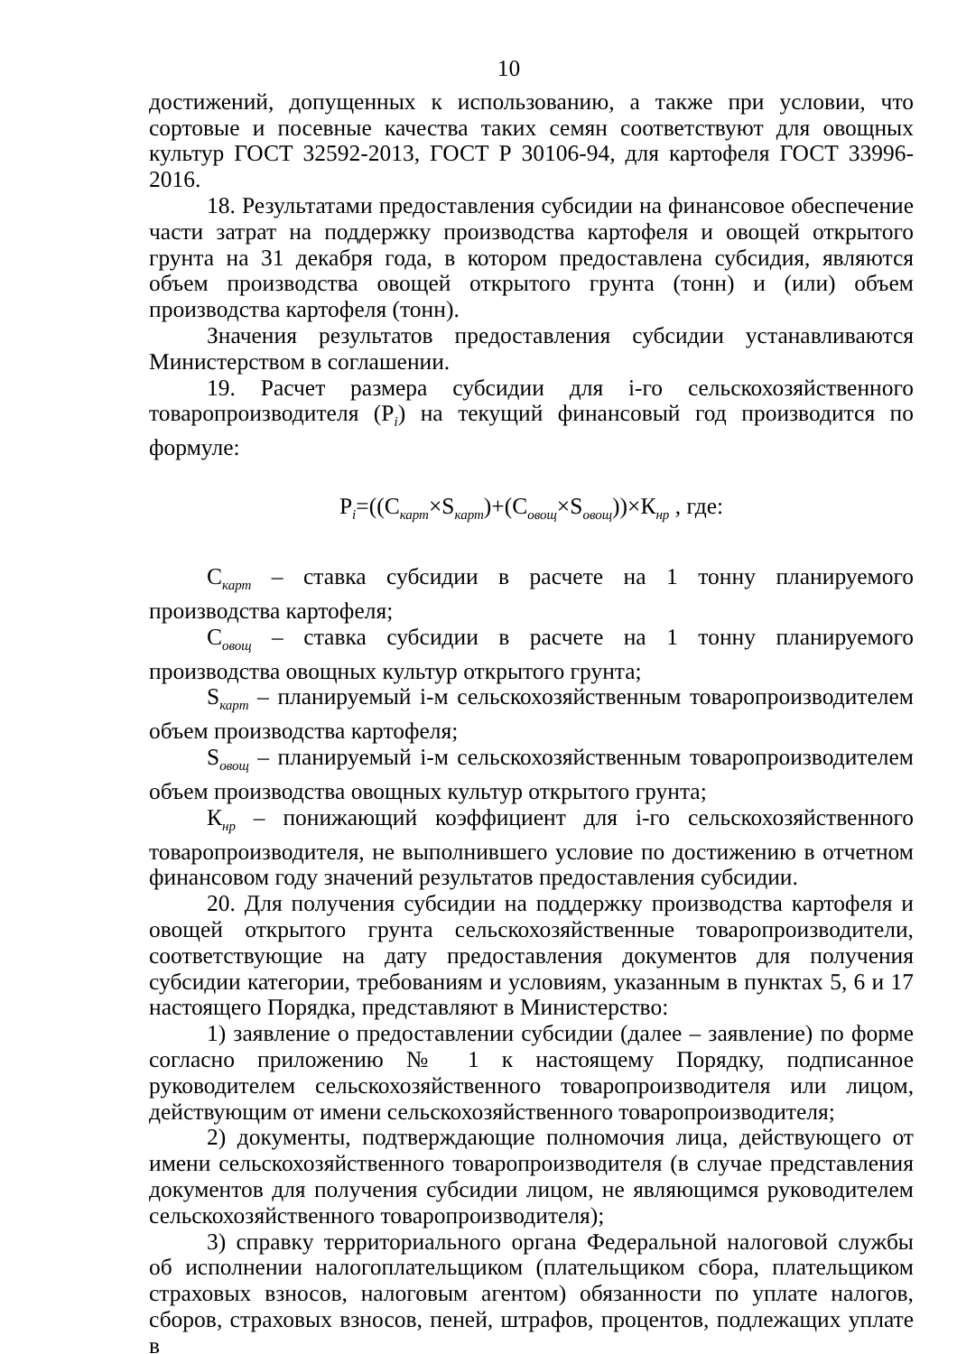10
достижений, допущенных к использованию, а также при условии, что сортовые и посевные качества таких семян соответствуют для овощных культур ГОСТ 32592-2013, ГОСТ Р 30106-94, для картофеля ГОСТ 33996-2016.
18. Результатами предоставления субсидии на финансовое обеспечение части затрат на поддержку производства картофеля и овощей открытого грунта на 31 декабря года, в котором предоставлена субсидия, являются объем производства овощей открытого грунта (тонн) и (или) объем производства картофеля (тонн).
Значения результатов предоставления субсидии устанавливаются Министерством в соглашении.
19. Расчет размера субсидии для i-го сельскохозяйственного товаропроизводителя (P<sub>i</sub>) на текущий финансовый год производится по формуле:
P<sub>i</sub>=((С<sub>карт</sub>×S<sub>карт</sub>)+(С<sub>овощ</sub>×S<sub>овощ</sub>))×К<sub>нр</sub> , где:
С<sub>карт</sub> – ставка субсидии в расчете на 1 тонну планируемого производства картофеля;
С<sub>овощ</sub> – ставка субсидии в расчете на 1 тонну планируемого производства овощных культур открытого грунта;
S<sub>карт</sub> – планируемый i-м сельскохозяйственным товаропроизводителем объем производства картофеля;
S<sub>овощ</sub> – планируемый i-м сельскохозяйственным товаропроизводителем объем производства овощных культур открытого грунта;
К<sub>нр</sub> – понижающий коэффициент для i-го сельскохозяйственного товаропроизводителя, не выполнившего условие по достижению в отчетном финансовом году значений результатов предоставления субсидии.
20. Для получения субсидии на поддержку производства картофеля и овощей открытого грунта сельскохозяйственные товаропроизводители, соответствующие на дату предоставления документов для получения субсидии категории, требованиям и условиям, указанным в пунктах 5, 6 и 17 настоящего Порядка, представляют в Министерство:
1) заявление о предоставлении субсидии (далее – заявление) по форме согласно приложению № 1 к настоящему Порядку, подписанное руководителем сельскохозяйственного товаропроизводителя или лицом, действующим от имени сельскохозяйственного товаропроизводителя;
2) документы, подтверждающие полномочия лица, действующего от имени сельскохозяйственного товаропроизводителя (в случае представления документов для получения субсидии лицом, не являющимся руководителем сельскохозяйственного товаропроизводителя);
3) справку территориального органа Федеральной налоговой службы об исполнении налогоплательщиком (плательщиком сбора, плательщиком страховых взносов, налоговым агентом) обязанности по уплате налогов, сборов, страховых взносов, пеней, штрафов, процентов, подлежащих уплате в